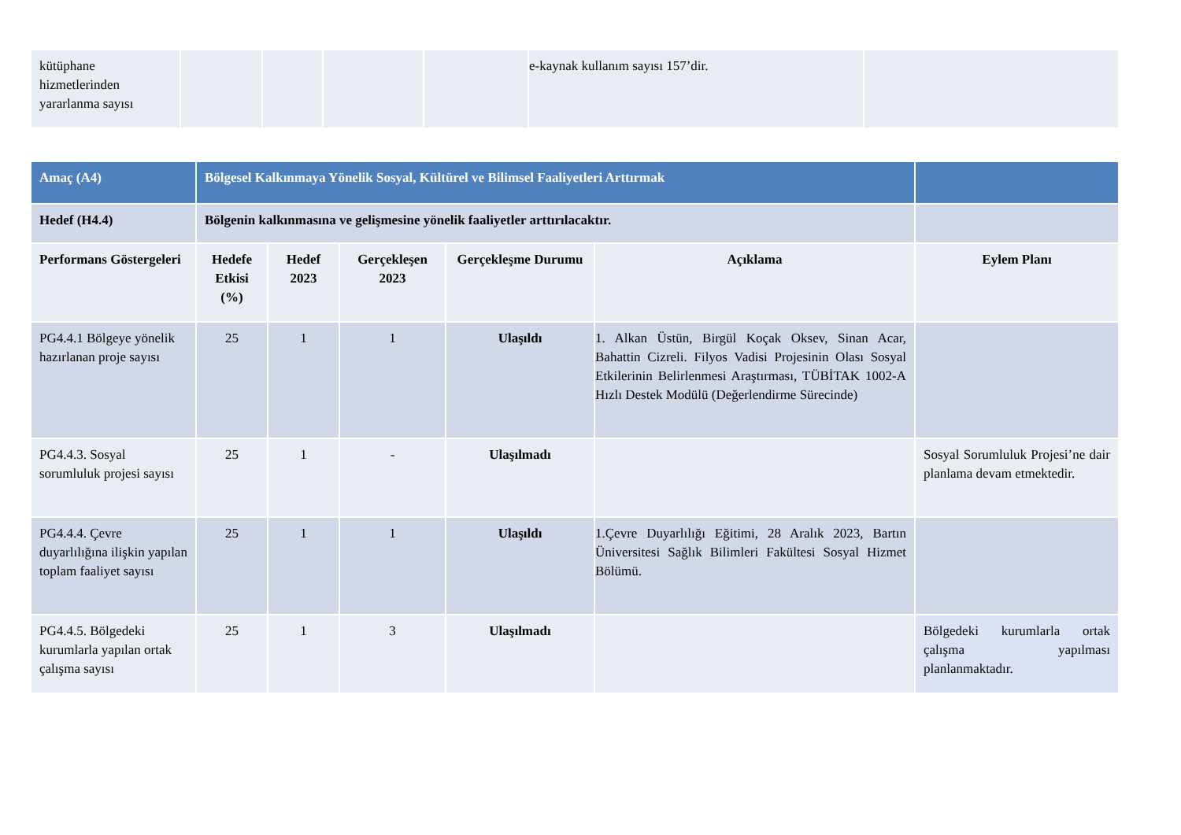| kütüphane hizmetlerinden yararlanma sayısı | | | | | e-kaynak kullanım sayısı 157’dir. | |
| Amaç (A4) | Bölgesel Kalkınmaya Yönelik Sosyal, Kültürel ve Bilimsel Faaliyetleri Arttırmak | | | | | |
| Hedef (H4.4) | Bölgenin kalkınmasına ve gelişmesine yönelik faaliyetler arttırılacaktır. | | | | | |
| Performans Göstergeleri | Hedefe Etkisi (%) | Hedef 2023 | Gerçekleşen 2023 | Gerçekleşme Durumu | Açıklama | Eylem Planı |
| PG4.4.1 Bölgeye yönelik hazırlanan proje sayısı | 25 | 1 | 1 | Ulaşıldı | 1. Alkan Üstün, Birgül Koçak Oksev, Sinan Acar, Bahattin Cizreli. Filyos Vadisi Projesinin Olası Sosyal Etkilerinin Belirlenmesi Araştırması, TÜBİTAK 1002-A Hızlı Destek Modülü (Değerlendirme Sürecinde) | |
| PG4.4.3. Sosyal sorumluluk projesi sayısı | 25 | 1 | - | Ulaşılmadı | | Sosyal Sorumluluk Projesi’ne dair planlama devam etmektedir. |
| PG4.4.4. Çevre duyarlılığına ilişkin yapılan toplam faaliyet sayısı | 25 | 1 | 1 | Ulaşıldı | 1.Çevre Duyarlılığı Eğitimi, 28 Aralık 2023, Bartın Üniversitesi Sağlık Bilimleri Fakültesi Sosyal Hizmet Bölümü. | |
| PG4.4.5. Bölgedeki kurumlarla yapılan ortak çalışma sayısı | 25 | 1 | 3 | Ulaşılmadı | | Bölgedeki kurumlarla ortak çalışma yapılması planlanmaktadır. |